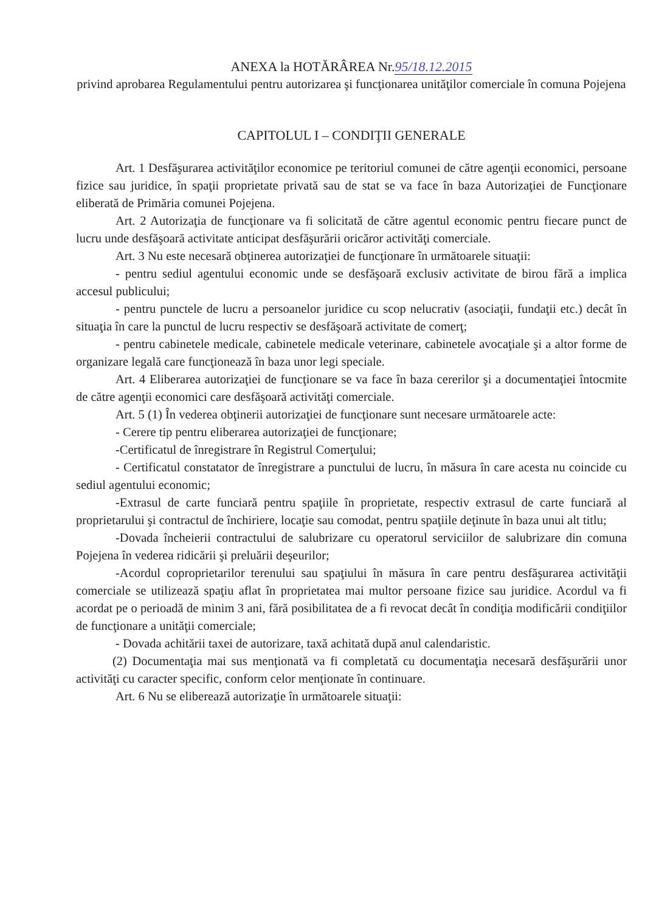ANEXA la HOTĂRÂREA Nr.95/18.12.2015
privind aprobarea Regulamentului pentru autorizarea şi funcţionarea unităţilor comerciale în comuna Pojejena
CAPITOLUL I – CONDIŢII GENERALE
Art. 1 Desfăşurarea activităţilor economice pe teritoriul comunei de către agenţii economici, persoane fizice sau juridice, în spaţii proprietate privată sau de stat se va face în baza Autorizaţiei de Funcţionare eliberată de Primăria comunei Pojejena.
Art. 2 Autorizaţia de funcţionare va fi solicitată de către agentul economic pentru fiecare punct de lucru unde desfăşoară activitate anticipat desfăşurării oricăror activităţi comerciale.
Art. 3 Nu este necesară obţinerea autorizaţiei de funcţionare în următoarele situaţii:
- pentru sediul agentului economic unde se desfăşoară exclusiv activitate de birou fără a implica accesul publicului;
- pentru punctele de lucru a persoanelor juridice cu scop nelucrativ (asociaţii, fundaţii etc.) decât în situaţia în care la punctul de lucru respectiv se desfăşoară activitate de comerţ;
- pentru cabinetele medicale, cabinetele medicale veterinare, cabinetele avocaţiale şi a altor forme de organizare legală care funcţionează în baza unor legi speciale.
Art. 4 Eliberarea autorizaţiei de funcţionare se va face în baza cererilor şi a documentaţiei întocmite de către agenţii economici care desfăşoară activităţi comerciale.
Art. 5 (1) În vederea obţinerii autorizaţiei de funcţionare sunt necesare următoarele acte:
- Cerere tip pentru eliberarea autorizaţiei de funcţionare;
-Certificatul de înregistrare în Registrul Comerţului;
- Certificatul constatator de înregistrare a punctului de lucru, în măsura în care acesta nu coincide cu sediul agentului economic;
-Extrasul de carte funciară pentru spaţiile în proprietate, respectiv extrasul de carte funciară al proprietarului şi contractul de închiriere, locaţie sau comodat, pentru spaţiile deţinute în baza unui alt titlu;
-Dovada încheierii contractului de salubrizare cu operatorul serviciilor de salubrizare din comuna Pojejena în vederea ridicării şi preluării deşeurilor;
-Acordul coproprietarilor terenului sau spaţiului în măsura în care pentru desfăşurarea activităţii comerciale se utilizează spaţiu aflat în proprietatea mai multor persoane fizice sau juridice. Acordul va fi acordat pe o perioadă de minim 3 ani, fără posibilitatea de a fi revocat decât în condiţia modificării condiţiilor de funcţionare a unităţii comerciale;
- Dovada achitării taxei de autorizare, taxă achitată după anul calendaristic.
(2) Documentaţia mai sus menţionată va fi completată cu documentaţia necesară desfăşurării unor activităţi cu caracter specific, conform celor menţionate în continuare.
Art. 6 Nu se eliberează autorizaţie în următoarele situaţii: